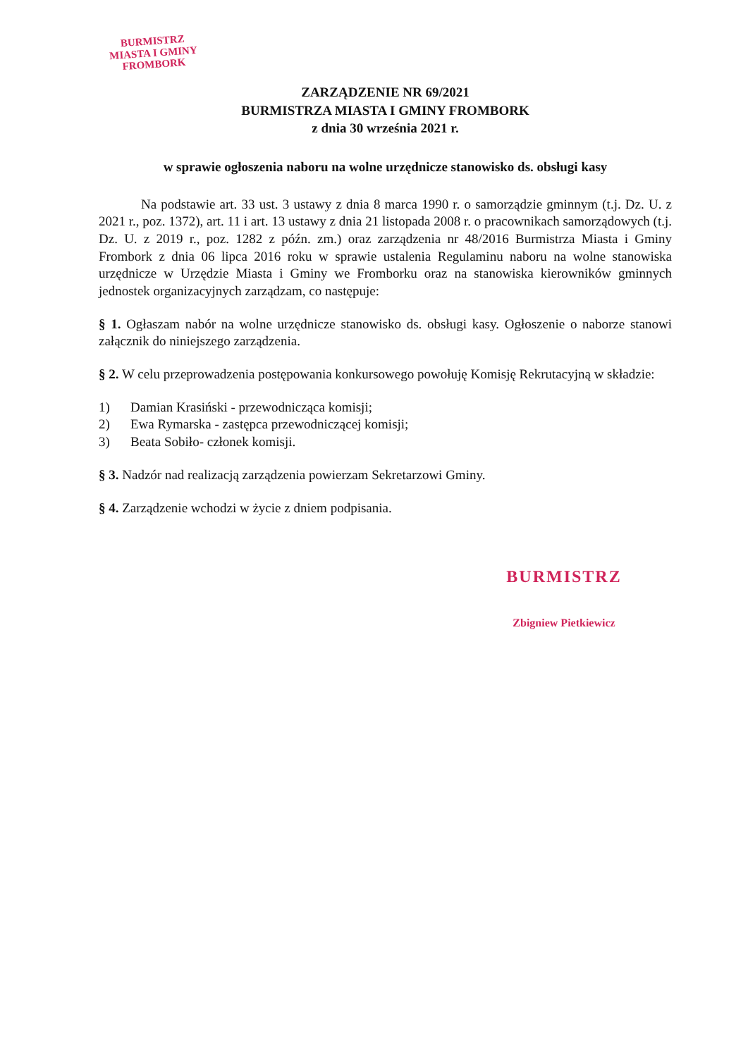BURMISTRZ
MIASTA I GMINY
FROMBORK
ZARZĄDZENIE NR 69/2021
BURMISTRZA MIASTA I GMINY FROMBORK
z dnia 30 września 2021 r.
w sprawie ogłoszenia naboru na wolne urzędnicze stanowisko ds. obsługi kasy
Na podstawie art. 33 ust. 3 ustawy z dnia 8 marca 1990 r. o samorządzie gminnym (t.j. Dz. U. z 2021 r., poz. 1372), art. 11 i art. 13 ustawy z dnia 21 listopada 2008 r. o pracownikach samorządowych (t.j. Dz. U. z 2019 r., poz. 1282 z późn. zm.) oraz zarządzenia nr 48/2016 Burmistrza Miasta i Gminy Frombork z dnia 06 lipca 2016 roku w sprawie ustalenia Regulaminu naboru na wolne stanowiska urzędnicze w Urzędzie Miasta i Gminy we Fromborku oraz na stanowiska kierowników gminnych jednostek organizacyjnych zarządzam, co następuje:
§ 1. Ogłaszam nabór na wolne urzędnicze stanowisko ds. obsługi kasy. Ogłoszenie o naborze stanowi załącznik do niniejszego zarządzenia.
§ 2. W celu przeprowadzenia postępowania konkursowego powołuję Komisję Rekrutacyjną w składzie:
1) Damian Krasiński - przewodnicząca komisji;
2) Ewa Rymarska - zastępca przewodniczącej komisji;
3) Beata Sobiło- członek komisji.
§ 3. Nadzór nad realizacją zarządzenia powierzam Sekretarzowi Gminy.
§ 4. Zarządzenie wchodzi w życie z dniem podpisania.
BURMISTRZ
Zbigniew Pietkiewicz